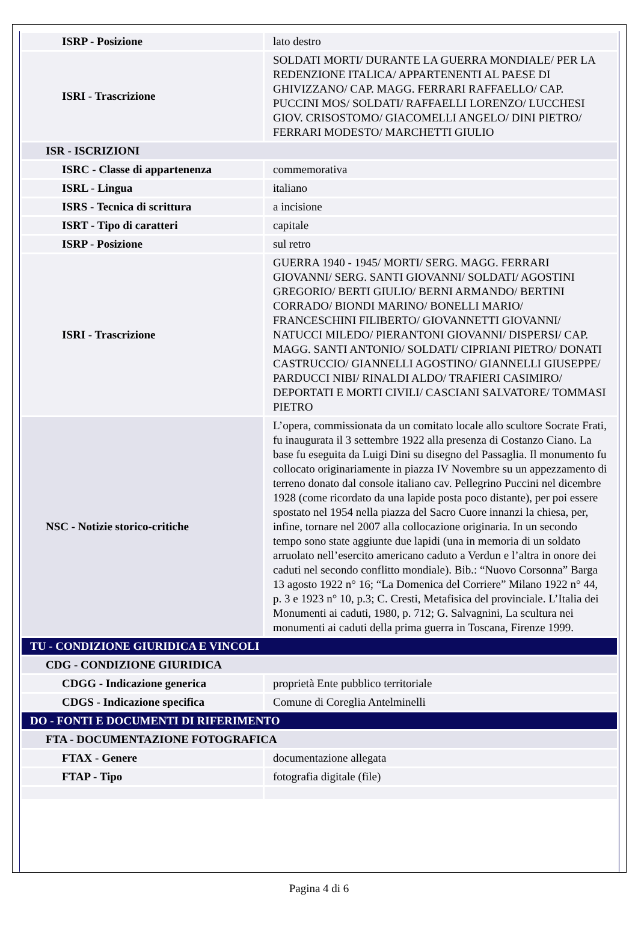| ISRP - Posizione | lato destro |
| ISRI - Trascrizione | SOLDATI MORTI/ DURANTE LA GUERRA MONDIALE/ PER LA REDENZIONE ITALICA/ APPARTENENTI AL PAESE DI GHIVIZZANO/ CAP. MAGG. FERRARI RAFFAELLO/ CAP. PUCCINI MOS/ SOLDATI/ RAFFAELLI LORENZO/ LUCCHESI GIOV. CRISOSTOMO/ GIACOMELLI ANGELO/ DINI PIETRO/ FERRARI MODESTO/ MARCHETTI GIULIO |
| ISR - ISCRIZIONI | |
| ISRC - Classe di appartenenza | commemorativa |
| ISRL - Lingua | italiano |
| ISRS - Tecnica di scrittura | a incisione |
| ISRT - Tipo di caratteri | capitale |
| ISRP - Posizione | sul retro |
| ISRI - Trascrizione | GUERRA 1940 - 1945/ MORTI/ SERG. MAGG. FERRARI GIOVANNI/ SERG. SANTI GIOVANNI/ SOLDATI/ AGOSTINI GREGORIO/ BERTI GIULIO/ BERNI ARMANDO/ BERTINI CORRADO/ BIONDI MARINO/ BONELLI MARIO/ FRANCESCHINI FILIBERTO/ GIOVANNETTI GIOVANNI/ NATUCCI MILEDO/ PIERANTONI GIOVANNI/ DISPERSI/ CAP. MAGG. SANTI ANTONIO/ SOLDATI/ CIPRIANI PIETRO/ DONATI CASTRUCCIO/ GIANNELLI AGOSTINO/ GIANNELLI GIUSEPPE/ PARDUCCI NIBI/ RINALDI ALDO/ TRAFIERI CASIMIRO/ DEPORTATI E MORTI CIVILI/ CASCIANI SALVATORE/ TOMMASI PIETRO |
| NSC - Notizie storico-critiche | L’opera, commissionata da un comitato locale allo scultore Socrate Frati, fu inaugurata il 3 settembre 1922 alla presenza di Costanzo Ciano. La base fu eseguita da Luigi Dini su disegno del Passaglia. Il monumento fu collocato originariamente in piazza IV Novembre su un appezzamento di terreno donato dal console italiano cav. Pellegrino Puccini nel dicembre 1928 (come ricordato da una lapide posta poco distante), per poi essere spostato nel 1954 nella piazza del Sacro Cuore innanzi la chiesa, per, infine, tornare nel 2007 alla collocazione originaria. In un secondo tempo sono state aggiunte due lapidi (una in memoria di un soldato arruolato nell’esercito americano caduto a Verdun e l’altra in onore dei caduti nel secondo conflitto mondiale). Bib.: “Nuovo Corsonna” Barga 13 agosto 1922 n° 16; “La Domenica del Corriere” Milano 1922 n° 44, p. 3 e 1923 n° 10, p.3; C. Cresti, Metafisica del provinciale. L’Italia dei Monumenti ai caduti, 1980, p. 712; G. Salvagnini, La scultura nei monumenti ai caduti della prima guerra in Toscana, Firenze 1999. |
| TU - CONDIZIONE GIURIDICA E VINCOLI | |
| CDG - CONDIZIONE GIURIDICA | |
| CDGG - Indicazione generica | proprietà Ente pubblico territoriale |
| CDGS - Indicazione specifica | Comune di Coreglia Antelminelli |
| DO - FONTI E DOCUMENTI DI RIFERIMENTO | |
| FTA - DOCUMENTAZIONE FOTOGRAFICA | |
| FTAX - Genere | documentazione allegata |
| FTAP - Tipo | fotografia digitale (file) |
Pagina 4 di 6